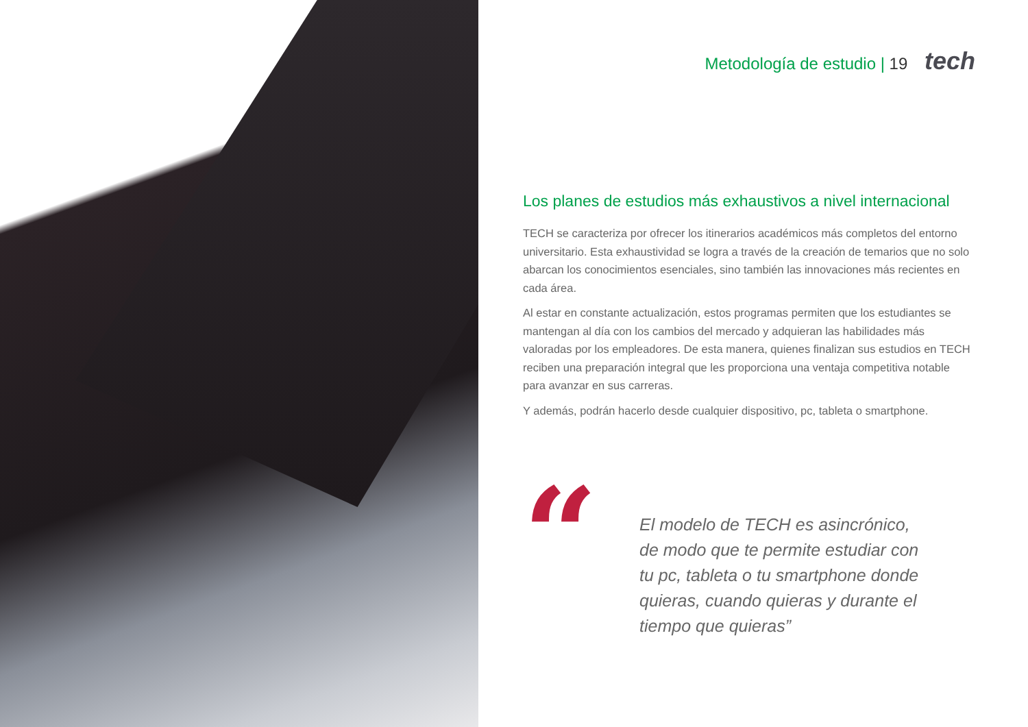Metodología de estudio | 19 tech
Los planes de estudios más exhaustivos a nivel internacional
TECH se caracteriza por ofrecer los itinerarios académicos más completos del entorno universitario. Esta exhaustividad se logra a través de la creación de temarios que no solo abarcan los conocimientos esenciales, sino también las innovaciones más recientes en cada área.
Al estar en constante actualización, estos programas permiten que los estudiantes se mantengan al día con los cambios del mercado y adquieran las habilidades más valoradas por los empleadores. De esta manera, quienes finalizan sus estudios en TECH reciben una preparación integral que les proporciona una ventaja competitiva notable para avanzar en sus carreras.
Y además, podrán hacerlo desde cualquier dispositivo, pc, tableta o smartphone.
“
El modelo de TECH es asincrónico, de modo que te permite estudiar con tu pc, tableta o tu smartphone donde quieras, cuando quieras y durante el tiempo que quieras”